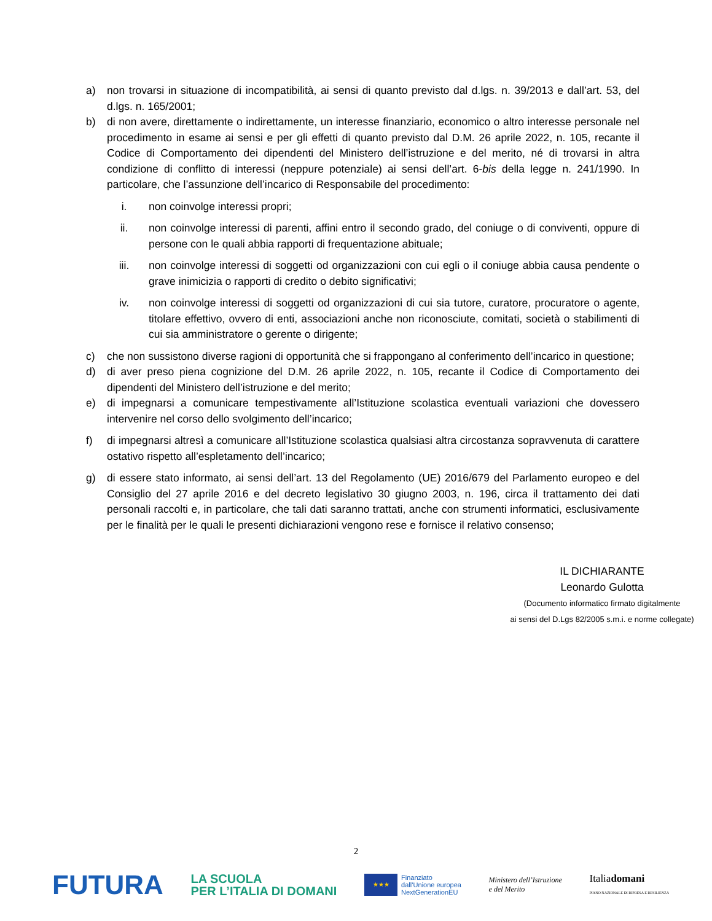a) non trovarsi in situazione di incompatibilità, ai sensi di quanto previsto dal d.lgs. n. 39/2013 e dall’art. 53, del d.lgs. n. 165/2001;
b) di non avere, direttamente o indirettamente, un interesse finanziario, economico o altro interesse personale nel procedimento in esame ai sensi e per gli effetti di quanto previsto dal D.M. 26 aprile 2022, n. 105, recante il Codice di Comportamento dei dipendenti del Ministero dell’istruzione e del merito, né di trovarsi in altra condizione di conflitto di interessi (neppure potenziale) ai sensi dell’art. 6-bis della legge n. 241/1990. In particolare, che l’assunzione dell’incarico di Responsabile del procedimento:
i. non coinvolge interessi propri;
ii. non coinvolge interessi di parenti, affini entro il secondo grado, del coniuge o di conviventi, oppure di persone con le quali abbia rapporti di frequentazione abituale;
iii. non coinvolge interessi di soggetti od organizzazioni con cui egli o il coniuge abbia causa pendente o grave inimicizia o rapporti di credito o debito significativi;
iv. non coinvolge interessi di soggetti od organizzazioni di cui sia tutore, curatore, procuratore o agente, titolare effettivo, ovvero di enti, associazioni anche non riconosciute, comitati, società o stabilimenti di cui sia amministratore o gerente o dirigente;
c) che non sussistono diverse ragioni di opportunità che si frappongano al conferimento dell’incarico in questione;
d) di aver preso piena cognizione del D.M. 26 aprile 2022, n. 105, recante il Codice di Comportamento dei dipendenti del Ministero dell’istruzione e del merito;
e) di impegnarsi a comunicare tempestivamente all’Istituzione scolastica eventuali variazioni che dovessero intervenire nel corso dello svolgimento dell’incarico;
f) di impegnarsi altresì a comunicare all’Istituzione scolastica qualsiasi altra circostanza sopravvenuta di carattere ostativo rispetto all’espletamento dell’incarico;
g) di essere stato informato, ai sensi dell’art. 13 del Regolamento (UE) 2016/679 del Parlamento europeo e del Consiglio del 27 aprile 2016 e del decreto legislativo 30 giugno 2003, n. 196, circa il trattamento dei dati personali raccolti e, in particolare, che tali dati saranno trattati, anche con strumenti informatici, esclusivamente per le finalità per le quali le presenti dichiarazioni vengono rese e fornisce il relativo consenso;
IL DICHIARANTE
Leonardo Gulotta
(Documento informatico firmato digitalmente
ai sensi del D.Lgs 82/2005 s.m.i. e norme collegate)
2
FUTURA LA SCUOLA
PER L’ITALIA DI DOMANI ★★★ Finanziato
dall’Unione europea
NextGenerationEU Ministero dell’Istruzione
e del Merito Italiadomani
PIANO NAZIONALE DI RIPRESA E RESILIENZA